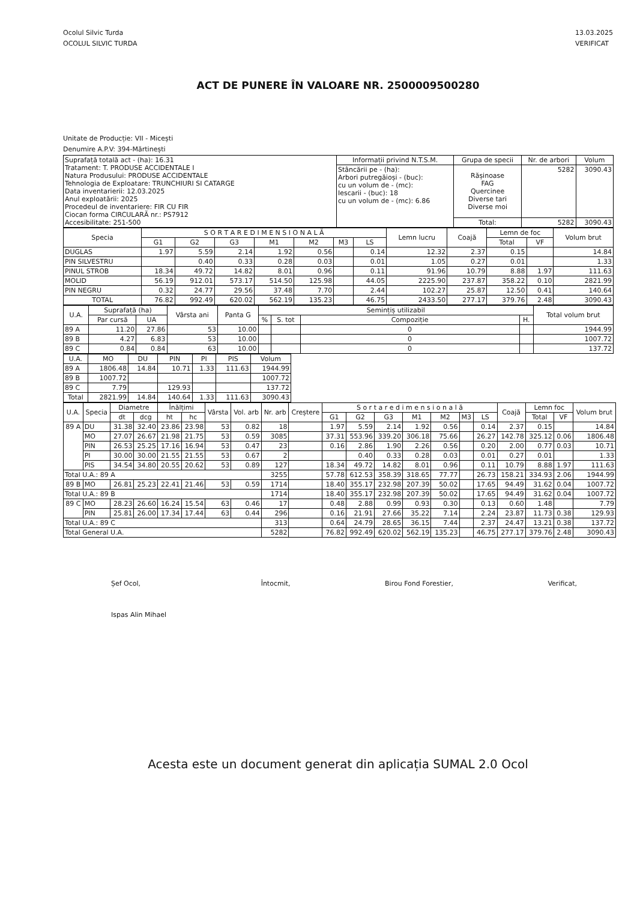Ocolul Silvic Turda
OCOLUL SILVIC TURDA
13.03.2025
VERIFICAT
ACT DE PUNERE ÎN VALOARE NR. 2500009500280
Unitate de Producție: VII - Micești
Denumire A.P.V: 394-Mărtinești
| Suprafață totală act - (ha): 16.31 Tratament: T. PRODUSE ACCIDENTALE I Natura Produsului: PRODUSE ACCIDENTALE Tehnologia de Exploatare: TRUNCHIURI SI CATARGE Data inventarierii: 12.03.2025 Anul exploatării: 2025 Procedeul de inventariere: FIR CU FIR Ciocan forma CIRCULARĂ nr.: PS7912 Accesibilitate: 251-500 | Informații privind N.T.S.M. | Grupa de specii | Nr. de arbori | Volum |
| | Stâncării pe - (ha): Arbori putregăioși - (buc): cu un volum de - (mc): Iescarii - (buc): 18 cu un volum de - (mc): 6.86 | Rășinoase FAG Quercinee Diverse tari Diverse moi | 5282 | 3090.43 |
| | | Total: | 5282 | 3090.43 |
| Specia | S O R T A R E D I M E N S I O N A L Ă | | | | | | | Lemn lucru | Coajă | Lemn de foc | | Volum brut |
| --- | --- | --- | --- | --- | --- | --- | --- | --- | --- | --- | --- | --- |
| | G1 | G2 | G3 | M1 | M2 | M3 | LS | | | Total | VF | |
| DUGLAS | 1.97 | 5.59 | 2.14 | 1.92 | 0.56 | | 0.14 | 12.32 | 2.37 | 0.15 | | 14.84 |
| PIN SILVESTRU | | 0.40 | 0.33 | 0.28 | 0.03 | | 0.01 | 1.05 | 0.27 | 0.01 | | 1.33 |
| PINUL STROB | 18.34 | 49.72 | 14.82 | 8.01 | 0.96 | | 0.11 | 91.96 | 10.79 | 8.88 | 1.97 | 111.63 |
| MOLID | 56.19 | 912.01 | 573.17 | 514.50 | 125.98 | | 44.05 | 2225.90 | 237.87 | 358.22 | 0.10 | 2821.99 |
| PIN NEGRU | 0.32 | 24.77 | 29.56 | 37.48 | 7.70 | | 2.44 | 102.27 | 25.87 | 12.50 | 0.41 | 140.64 |
| TOTAL | 76.82 | 992.49 | 620.02 | 562.19 | 135.23 | | 46.75 | 2433.50 | 277.17 | 379.76 | 2.48 | 3090.43 |
| U.A. | Suprafață (ha) | | Vârsta ani | Panta G | Semințiș utilizabil | | | | Total volum brut |
| --- | --- | --- | --- | --- | --- | --- | --- | --- | --- |
| | Par cursă | UA | | | % | S. tot | Compoziție | H. | |
| 89 A | 11.20 | 27.86 | 53 | 10.00 | | | 0 | | 1944.99 |
| 89 B | 4.27 | 6.83 | 53 | 10.00 | | | 0 | | 1007.72 |
| 89 C | 0.84 | 0.84 | 63 | 10.00 | | | 0 | | 137.72 |
| U.A. | MO | DU | PIN | PI | PIS | Volum |
| --- | --- | --- | --- | --- | --- | --- |
| 89 A | 1806.48 | 14.84 | 10.71 | 1.33 | 111.63 | 1944.99 |
| 89 B | 1007.72 | | | | | 1007.72 |
| 89 C | 7.79 | | 129.93 | | | 137.72 |
| Total | 2821.99 | 14.84 | 140.64 | 1.33 | 111.63 | 3090.43 |
| U.A. | Specia | Diametre | | Înălțimi | | Vârsta | Vol. arb | Nr. arb | Creștere | S o r t a r e d i m e n s i o n a l ă | | | | | | | Coajă | Lemn foc | | Volum brut |
| --- | --- | --- | --- | --- | --- | --- | --- | --- | --- | --- | --- | --- | --- | --- | --- | --- | --- | --- | --- | --- |
| | | dt | dcg | ht | hc | | | | | G1 | G2 | G3 | M1 | M2 | M3 | LS | | Total | VF | |
| 89 A | DU | 31.38 | 32.40 | 23.86 | 23.98 | 53 | 0.82 | 18 | | 1.97 | 5.59 | 2.14 | 1.92 | 0.56 | | 0.14 | 2.37 | 0.15 | | 14.84 |
| | MO | 27.07 | 26.67 | 21.98 | 21.75 | 53 | 0.59 | 3085 | | 37.31 | 553.96 | 339.20 | 306.18 | 75.66 | | 26.27 | 142.78 | 325.12 | 0.06 | 1806.48 |
| | PIN | 26.53 | 25.25 | 17.16 | 16.94 | 53 | 0.47 | 23 | | 0.16 | 2.86 | 1.90 | 2.26 | 0.56 | | 0.20 | 2.00 | 0.77 | 0.03 | 10.71 |
| | PI | 30.00 | 30.00 | 21.55 | 21.55 | 53 | 0.67 | 2 | | | 0.40 | 0.33 | 0.28 | 0.03 | | 0.01 | 0.27 | 0.01 | | 1.33 |
| | PIS | 34.54 | 34.80 | 20.55 | 20.62 | 53 | 0.89 | 127 | | 18.34 | 49.72 | 14.82 | 8.01 | 0.96 | | 0.11 | 10.79 | 8.88 | 1.97 | 111.63 |
| Total U.A.: 89 A | | | | | | | | 3255 | | 57.78 | 612.53 | 358.39 | 318.65 | 77.77 | | 26.73 | 158.21 | 334.93 | 2.06 | 1944.99 |
| 89 B | MO | 26.81 | 25.23 | 22.41 | 21.46 | 53 | 0.59 | 1714 | | 18.40 | 355.17 | 232.98 | 207.39 | 50.02 | | 17.65 | 94.49 | 31.62 | 0.04 | 1007.72 |
| Total U.A.: 89 B | | | | | | | | 1714 | | 18.40 | 355.17 | 232.98 | 207.39 | 50.02 | | 17.65 | 94.49 | 31.62 | 0.04 | 1007.72 |
| 89 C | MO | 28.23 | 26.60 | 16.24 | 15.54 | 63 | 0.46 | 17 | | 0.48 | 2.88 | 0.99 | 0.93 | 0.30 | | 0.13 | 0.60 | 1.48 | | 7.79 |
| | PIN | 25.81 | 26.00 | 17.34 | 17.44 | 63 | 0.44 | 296 | | 0.16 | 21.91 | 27.66 | 35.22 | 7.14 | | 2.24 | 23.87 | 11.73 | 0.38 | 129.93 |
| Total U.A.: 89 C | | | | | | | | 313 | | 0.64 | 24.79 | 28.65 | 36.15 | 7.44 | | 2.37 | 24.47 | 13.21 | 0.38 | 137.72 |
| Total General U.A. | | | | | | | | 5282 | | 76.82 | 992.49 | 620.02 | 562.19 | 135.23 | | 46.75 | 277.17 | 379.76 | 2.48 | 3090.43 |
Șef Ocol,
Ispas Alin Mihael
Întocmit, Birou Fond Forestier, Verificat,
Acesta este un document generat din aplicația SUMAL 2.0 Ocol